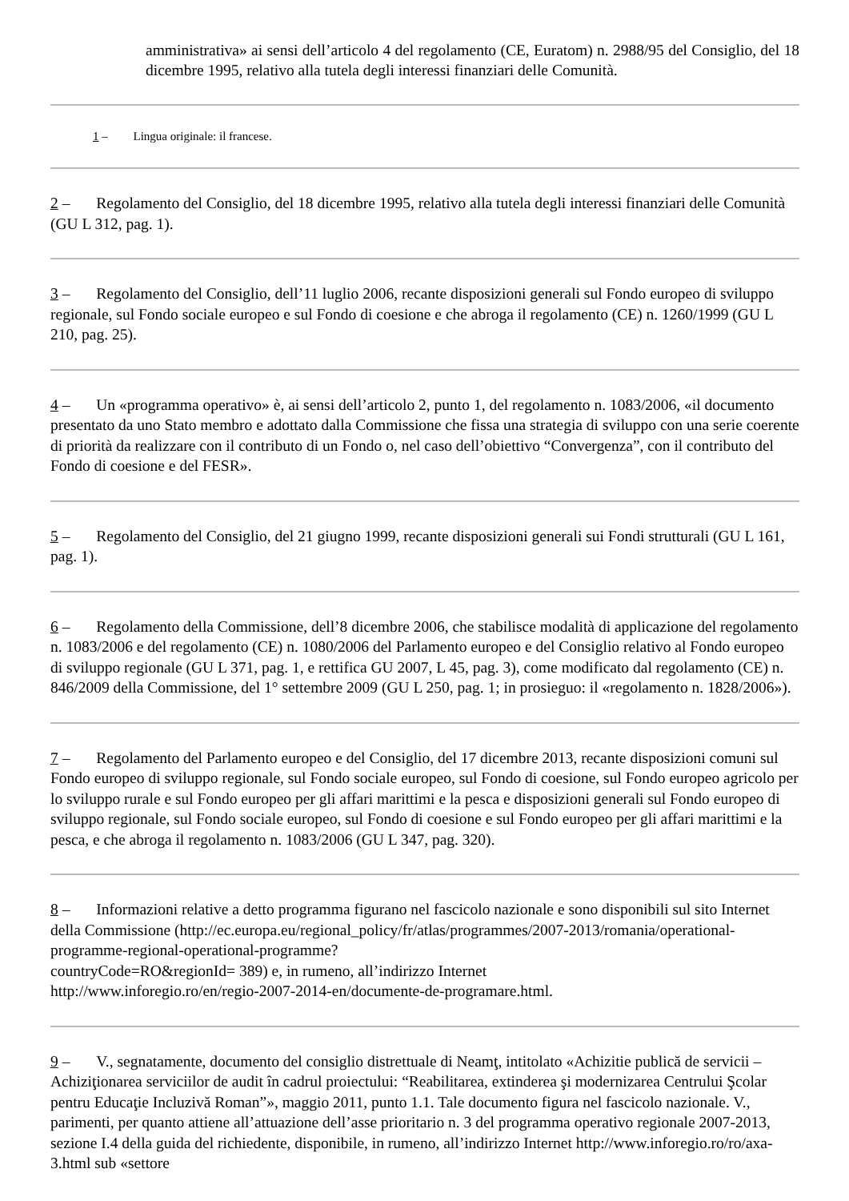amministrativa» ai sensi dell’articolo 4 del regolamento (CE, Euratom) n. 2988/95 del Consiglio, del 18 dicembre 1995, relativo alla tutela degli interessi finanziari delle Comunità.
1 – Lingua originale: il francese.
2 – Regolamento del Consiglio, del 18 dicembre 1995, relativo alla tutela degli interessi finanziari delle Comunità (GU L 312, pag. 1).
3 – Regolamento del Consiglio, dell’11 luglio 2006, recante disposizioni generali sul Fondo europeo di sviluppo regionale, sul Fondo sociale europeo e sul Fondo di coesione e che abroga il regolamento (CE) n. 1260/1999 (GU L 210, pag. 25).
4 – Un «programma operativo» è, ai sensi dell’articolo 2, punto 1, del regolamento n. 1083/2006, «il documento presentato da uno Stato membro e adottato dalla Commissione che fissa una strategia di sviluppo con una serie coerente di priorità da realizzare con il contributo di un Fondo o, nel caso dell’obiettivo “Convergenza”, con il contributo del Fondo di coesione e del FESR».
5 – Regolamento del Consiglio, del 21 giugno 1999, recante disposizioni generali sui Fondi strutturali (GU L 161, pag. 1).
6 – Regolamento della Commissione, dell’8 dicembre 2006, che stabilisce modalità di applicazione del regolamento n. 1083/2006 e del regolamento (CE) n. 1080/2006 del Parlamento europeo e del Consiglio relativo al Fondo europeo di sviluppo regionale (GU L 371, pag. 1, e rettifica GU 2007, L 45, pag. 3), come modificato dal regolamento (CE) n. 846/2009 della Commissione, del 1° settembre 2009 (GU L 250, pag. 1; in prosieguo: il «regolamento n. 1828/2006»).
7 – Regolamento del Parlamento europeo e del Consiglio, del 17 dicembre 2013, recante disposizioni comuni sul Fondo europeo di sviluppo regionale, sul Fondo sociale europeo, sul Fondo di coesione, sul Fondo europeo agricolo per lo sviluppo rurale e sul Fondo europeo per gli affari marittimi e la pesca e disposizioni generali sul Fondo europeo di sviluppo regionale, sul Fondo sociale europeo, sul Fondo di coesione e sul Fondo europeo per gli affari marittimi e la pesca, e che abroga il regolamento n. 1083/2006 (GU L 347, pag. 320).
8 – Informazioni relative a detto programma figurano nel fascicolo nazionale e sono disponibili sul sito Internet della Commissione (http://ec.europa.eu/regional_policy/fr/atlas/programmes/2007-2013/romania/operational-programme-regional-operational-programme?
countryCode=RO&regionId= 389) e, in rumeno, all’indirizzo Internet
http://www.inforegio.ro/en/regio-2007-2014-en/documente-de-programare.html.
9 – V., segnatamente, documento del consiglio distrettuale di Neamţ, intitolato «Achizitie publică de servicii – Achiziţionarea serviciilor de audit în cadrul proiectului: “Reabilitarea, extinderea şi modernizarea Centrului Şcolar pentru Educaţie Incluzivă Roman”», maggio 2011, punto 1.1. Tale documento figura nel fascicolo nazionale. V., parimenti, per quanto attiene all’attuazione dell’asse prioritario n. 3 del programma operativo regionale 2007-2013, sezione I.4 della guida del richiedente, disponibile, in rumeno, all’indirizzo Internet http://www.inforegio.ro/ro/axa-3.html sub «settore